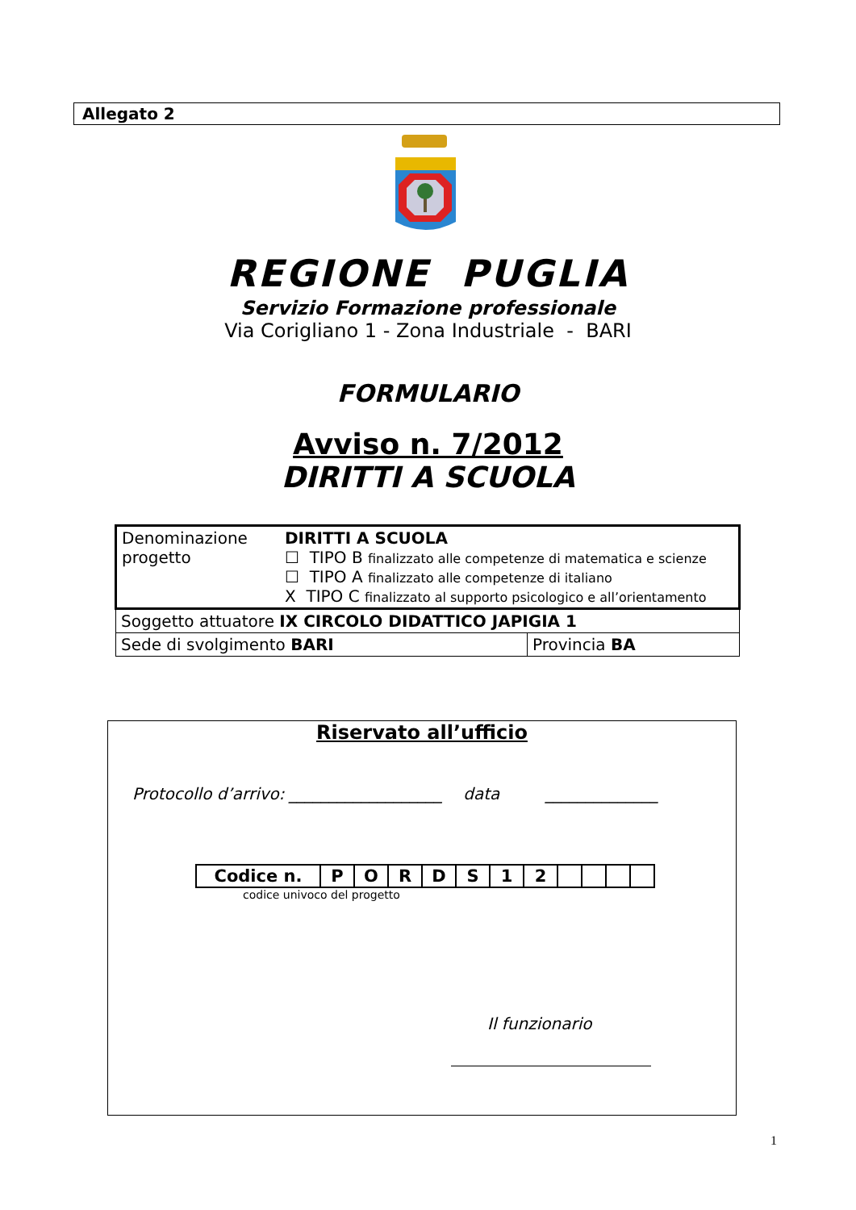Allegato 2
REGIONE PUGLIA
Servizio Formazione professionale
Via Corigliano 1 - Zona Industriale - BARI
FORMULARIO
Avviso n. 7/2012
DIRITTI A SCUOLA
| Denominazione progetto | DIRITTI A SCUOLA ☐ TIPO B finalizzato alle competenze di matematica e scienze ☐ TIPO A finalizzato alle competenze di italiano X TIPO C finalizzato al supporto psicologico e all’orientamento | |
| Soggetto attuatore IX CIRCOLO DIDATTICO JAPIGIA 1 | | |
| Sede di svolgimento BARI | | Provincia BA |
Riservato all’ufficio
Protocollo d’arrivo: ___________________ data ______________
| Codice n. | P | O | R | D | S | 1 | 2 | | | | |
codice univoco del progetto
Il funzionario
1